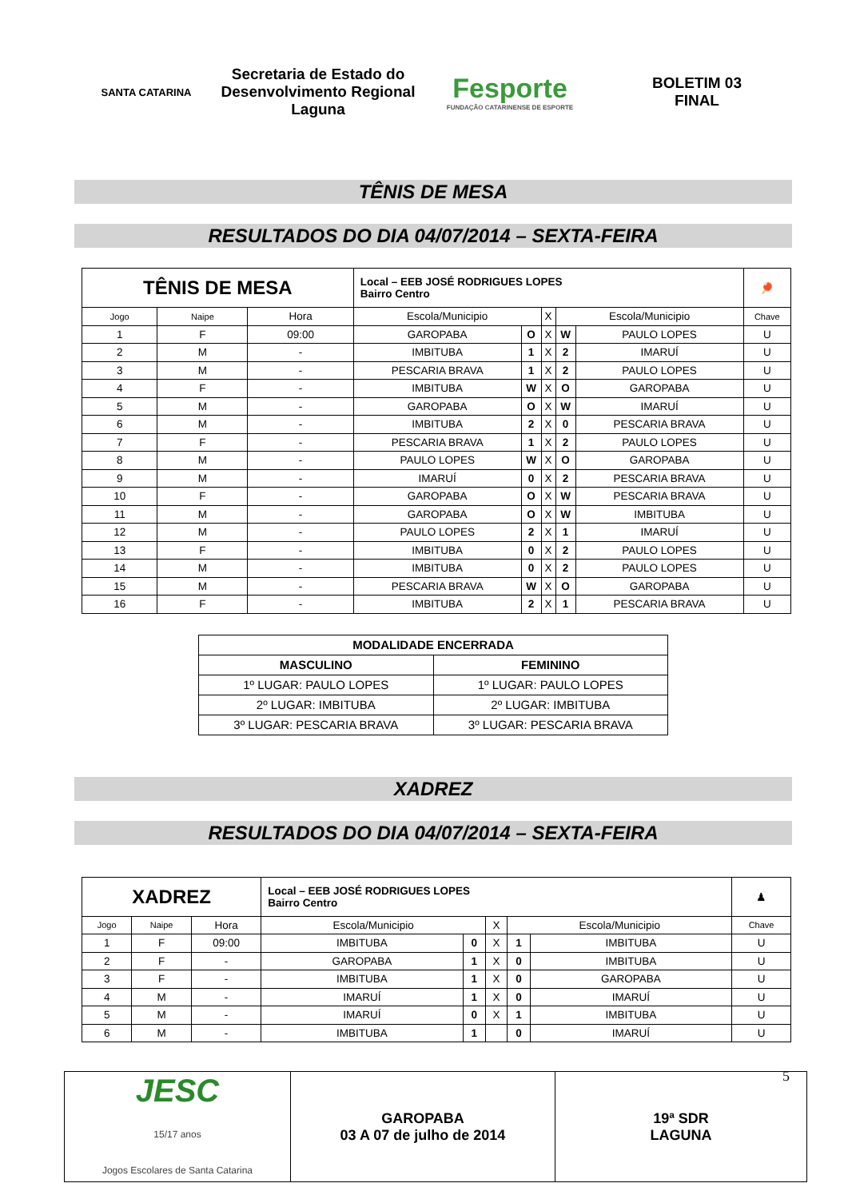SANTA CATARINA
Secretaria de Estado do Desenvolvimento Regional Laguna
Fesporte
FUNDAÇÃO CATARINENSE DE ESPORTE
BOLETIM 03
FINAL
TÊNIS DE MESA
RESULTADOS DO DIA 04/07/2014 – SEXTA-FEIRA
| TÊNIS DE MESA | | | Local – EEB JOSÉ RODRIGUES LOPES Bairro Centro | | | | | 🏓 |
| Jogo | Naipe | Hora | Escola/Municipio | | X | Escola/Municipio | | Chave |
| 1 | F | 09:00 | GAROPABA | O | X | W | PAULO LOPES | U |
| 2 | M | - | IMBITUBA | 1 | X | 2 | IMARUÍ | U |
| 3 | M | - | PESCARIA BRAVA | 1 | X | 2 | PAULO LOPES | U |
| 4 | F | - | IMBITUBA | W | X | O | GAROPABA | U |
| 5 | M | - | GAROPABA | O | X | W | IMARUÍ | U |
| 6 | M | - | IMBITUBA | 2 | X | 0 | PESCARIA BRAVA | U |
| 7 | F | - | PESCARIA BRAVA | 1 | X | 2 | PAULO LOPES | U |
| 8 | M | - | PAULO LOPES | W | X | O | GAROPABA | U |
| 9 | M | - | IMARUÍ | 0 | X | 2 | PESCARIA BRAVA | U |
| 10 | F | - | GAROPABA | O | X | W | PESCARIA BRAVA | U |
| 11 | M | - | GAROPABA | O | X | W | IMBITUBA | U |
| 12 | M | - | PAULO LOPES | 2 | X | 1 | IMARUÍ | U |
| 13 | F | - | IMBITUBA | 0 | X | 2 | PAULO LOPES | U |
| 14 | M | - | IMBITUBA | 0 | X | 2 | PAULO LOPES | U |
| 15 | M | - | PESCARIA BRAVA | W | X | O | GAROPABA | U |
| 16 | F | - | IMBITUBA | 2 | X | 1 | PESCARIA BRAVA | U |
| MODALIDADE ENCERRADA | |
| --- | --- |
| MASCULINO | FEMININO |
| 1º LUGAR: PAULO LOPES | 1º LUGAR: PAULO LOPES |
| 2º LUGAR: IMBITUBA | 2º LUGAR: IMBITUBA |
| 3º LUGAR: PESCARIA BRAVA | 3º LUGAR: PESCARIA BRAVA |
XADREZ
RESULTADOS DO DIA 04/07/2014 – SEXTA-FEIRA
| XADREZ | | | Local – EEB JOSÉ RODRIGUES LOPES Bairro Centro | | | | | ♟ |
| Jogo | Naipe | Hora | Escola/Municipio | | X | Escola/Municipio | | Chave |
| 1 | F | 09:00 | IMBITUBA | 0 | X | 1 | IMBITUBA | U |
| 2 | F | - | GAROPABA | 1 | X | 0 | IMBITUBA | U |
| 3 | F | - | IMBITUBA | 1 | X | 0 | GAROPABA | U |
| 4 | M | - | IMARUÍ | 1 | X | 0 | IMARUÍ | U |
| 5 | M | - | IMARUÍ | 0 | X | 1 | IMBITUBA | U |
| 6 | M | - | IMBITUBA | 1 | | 0 | IMARUÍ | U |
| JESC 15/17 anos Jogos Escolares de Santa Catarina | GAROPABA 03 A 07 de julho de 2014 | 19ª SDR LAGUNA 5 |